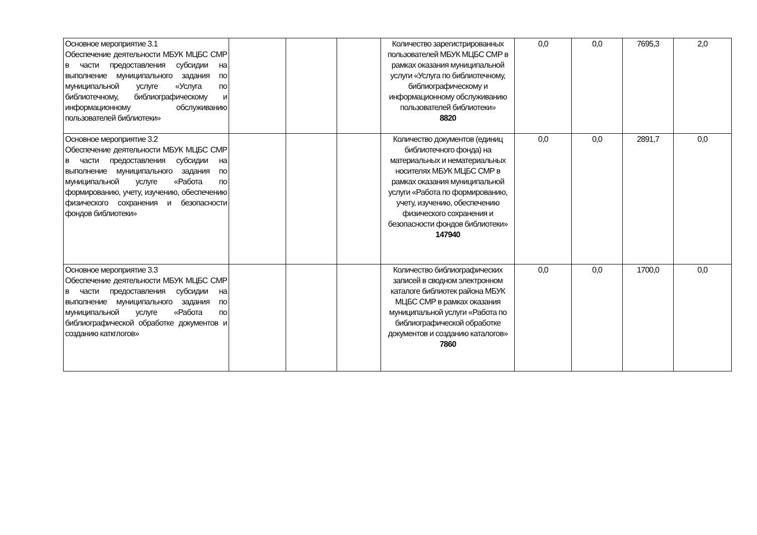| Основное мероприятие 3.1 Обеспечение деятельности МБУК МЦБС СМР в части предоставления субсидии на выполнение муниципального задания по муниципальной услуге «Услуга по библиотечному, библиографическому и информационному обслуживанию пользователей библиотеки» | | | | Количество зарегистрированных пользователей МБУК МЦБС СМР в рамках оказания муниципальной услуги «Услуга по библиотечному, библиографическому и информационному обслуживанию пользователей библиотеки» 8820 | 0,0 | 0,0 | 7695,3 | 2,0 |
| Основное мероприятие 3.2 Обеспечение деятельности МБУК МЦБС СМР в части предоставления субсидии на выполнение муниципального задания по муниципальной услуге «Работа по формированию, учету, изучению, обеспечению физического сохранения и безопасности фондов библиотеки» | | | | Количество документов (единиц библиотечного фонда) на материальных и нематериальных носителях МБУК МЦБС СМР в рамках оказания муниципальной услуги «Работа по формированию, учету, изучению, обеспечению физического сохранения и безопасности фондов библиотеки» 147940 | 0,0 | 0,0 | 2891,7 | 0,0 |
| Основное мероприятие 3.3 Обеспечение деятельности МБУК МЦБС СМР в части предоставления субсидии на выполнение муниципального задания по муниципальной услуге «Работа по библиографической обработке документов и созданию каткглогов» | | | | Количество библиографических записей в сводном электронном каталоге библиотек района МБУК МЦБС СМР в рамках оказания муниципальной услуги «Работа по библиографической обработке документов и созданию каталогов» 7860 | 0,0 | 0,0 | 1700,0 | 0,0 |